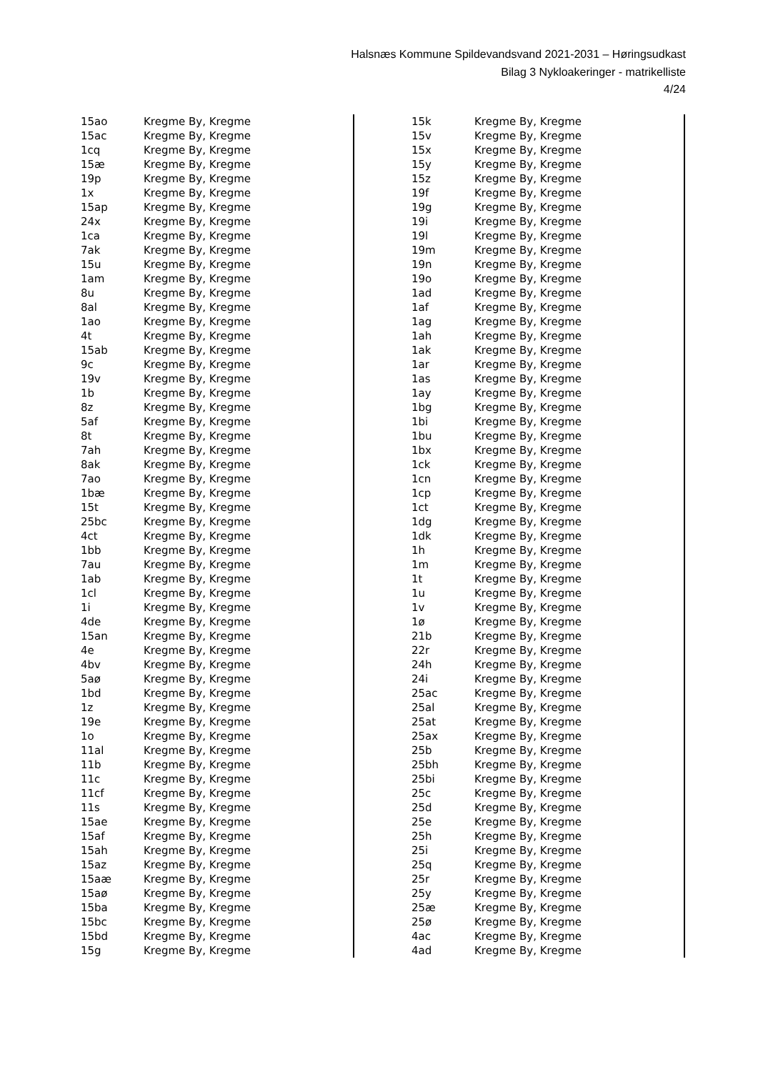Halsnæs Kommune Spildevandsvand 2021-2031 – Høringsudkast
Bilag 3 Nykloakeringer - matrikelliste
4/24
| 15ao | Kregme By, Kregme |
| 15ac | Kregme By, Kregme |
| 1cq | Kregme By, Kregme |
| 15æ | Kregme By, Kregme |
| 19p | Kregme By, Kregme |
| 1x | Kregme By, Kregme |
| 15ap | Kregme By, Kregme |
| 24x | Kregme By, Kregme |
| 1ca | Kregme By, Kregme |
| 7ak | Kregme By, Kregme |
| 15u | Kregme By, Kregme |
| 1am | Kregme By, Kregme |
| 8u | Kregme By, Kregme |
| 8al | Kregme By, Kregme |
| 1ao | Kregme By, Kregme |
| 4t | Kregme By, Kregme |
| 15ab | Kregme By, Kregme |
| 9c | Kregme By, Kregme |
| 19v | Kregme By, Kregme |
| 1b | Kregme By, Kregme |
| 8z | Kregme By, Kregme |
| 5af | Kregme By, Kregme |
| 8t | Kregme By, Kregme |
| 7ah | Kregme By, Kregme |
| 8ak | Kregme By, Kregme |
| 7ao | Kregme By, Kregme |
| 1bæ | Kregme By, Kregme |
| 15t | Kregme By, Kregme |
| 25bc | Kregme By, Kregme |
| 4ct | Kregme By, Kregme |
| 1bb | Kregme By, Kregme |
| 7au | Kregme By, Kregme |
| 1ab | Kregme By, Kregme |
| 1cl | Kregme By, Kregme |
| 1i | Kregme By, Kregme |
| 4de | Kregme By, Kregme |
| 15an | Kregme By, Kregme |
| 4e | Kregme By, Kregme |
| 4bv | Kregme By, Kregme |
| 5aø | Kregme By, Kregme |
| 1bd | Kregme By, Kregme |
| 1z | Kregme By, Kregme |
| 19e | Kregme By, Kregme |
| 1o | Kregme By, Kregme |
| 11al | Kregme By, Kregme |
| 11b | Kregme By, Kregme |
| 11c | Kregme By, Kregme |
| 11cf | Kregme By, Kregme |
| 11s | Kregme By, Kregme |
| 15ae | Kregme By, Kregme |
| 15af | Kregme By, Kregme |
| 15ah | Kregme By, Kregme |
| 15az | Kregme By, Kregme |
| 15aæ | Kregme By, Kregme |
| 15aø | Kregme By, Kregme |
| 15ba | Kregme By, Kregme |
| 15bc | Kregme By, Kregme |
| 15bd | Kregme By, Kregme |
| 15g | Kregme By, Kregme |
| 15k | Kregme By, Kregme |
| 15v | Kregme By, Kregme |
| 15x | Kregme By, Kregme |
| 15y | Kregme By, Kregme |
| 15z | Kregme By, Kregme |
| 19f | Kregme By, Kregme |
| 19g | Kregme By, Kregme |
| 19i | Kregme By, Kregme |
| 19l | Kregme By, Kregme |
| 19m | Kregme By, Kregme |
| 19n | Kregme By, Kregme |
| 19o | Kregme By, Kregme |
| 1ad | Kregme By, Kregme |
| 1af | Kregme By, Kregme |
| 1ag | Kregme By, Kregme |
| 1ah | Kregme By, Kregme |
| 1ak | Kregme By, Kregme |
| 1ar | Kregme By, Kregme |
| 1as | Kregme By, Kregme |
| 1ay | Kregme By, Kregme |
| 1bg | Kregme By, Kregme |
| 1bi | Kregme By, Kregme |
| 1bu | Kregme By, Kregme |
| 1bx | Kregme By, Kregme |
| 1ck | Kregme By, Kregme |
| 1cn | Kregme By, Kregme |
| 1cp | Kregme By, Kregme |
| 1ct | Kregme By, Kregme |
| 1dg | Kregme By, Kregme |
| 1dk | Kregme By, Kregme |
| 1h | Kregme By, Kregme |
| 1m | Kregme By, Kregme |
| 1t | Kregme By, Kregme |
| 1u | Kregme By, Kregme |
| 1v | Kregme By, Kregme |
| 1ø | Kregme By, Kregme |
| 21b | Kregme By, Kregme |
| 22r | Kregme By, Kregme |
| 24h | Kregme By, Kregme |
| 24i | Kregme By, Kregme |
| 25ac | Kregme By, Kregme |
| 25al | Kregme By, Kregme |
| 25at | Kregme By, Kregme |
| 25ax | Kregme By, Kregme |
| 25b | Kregme By, Kregme |
| 25bh | Kregme By, Kregme |
| 25bi | Kregme By, Kregme |
| 25c | Kregme By, Kregme |
| 25d | Kregme By, Kregme |
| 25e | Kregme By, Kregme |
| 25h | Kregme By, Kregme |
| 25i | Kregme By, Kregme |
| 25q | Kregme By, Kregme |
| 25r | Kregme By, Kregme |
| 25y | Kregme By, Kregme |
| 25æ | Kregme By, Kregme |
| 25ø | Kregme By, Kregme |
| 4ac | Kregme By, Kregme |
| 4ad | Kregme By, Kregme |